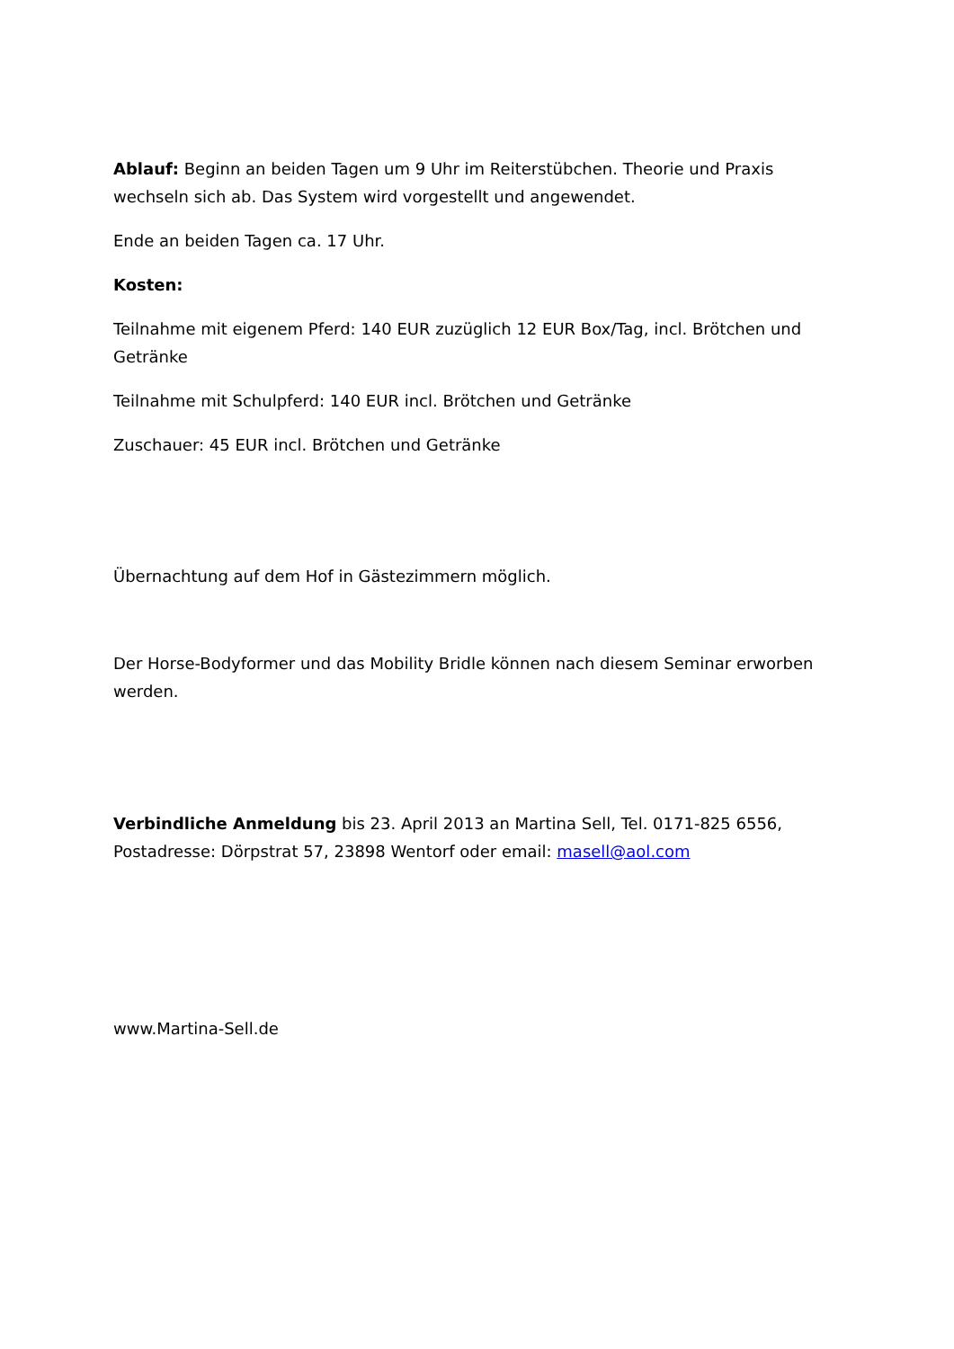Ablauf: Beginn an beiden Tagen um 9 Uhr im Reiterstübchen. Theorie und Praxis wechseln sich ab. Das System wird vorgestellt und angewendet.
Ende an beiden Tagen ca. 17 Uhr.
Kosten:
Teilnahme mit eigenem Pferd: 140 EUR zuzüglich 12 EUR Box/Tag, incl. Brötchen und Getränke
Teilnahme mit Schulpferd: 140 EUR incl. Brötchen und Getränke
Zuschauer: 45 EUR incl. Brötchen und Getränke
Übernachtung auf dem Hof in Gästezimmern möglich.
Der Horse-Bodyformer und das Mobility Bridle können nach diesem Seminar erworben werden.
Verbindliche Anmeldung bis 23. April 2013 an Martina Sell, Tel. 0171-825 6556, Postadresse: Dörpstrat 57, 23898 Wentorf oder email: masell@aol.com
www.Martina-Sell.de